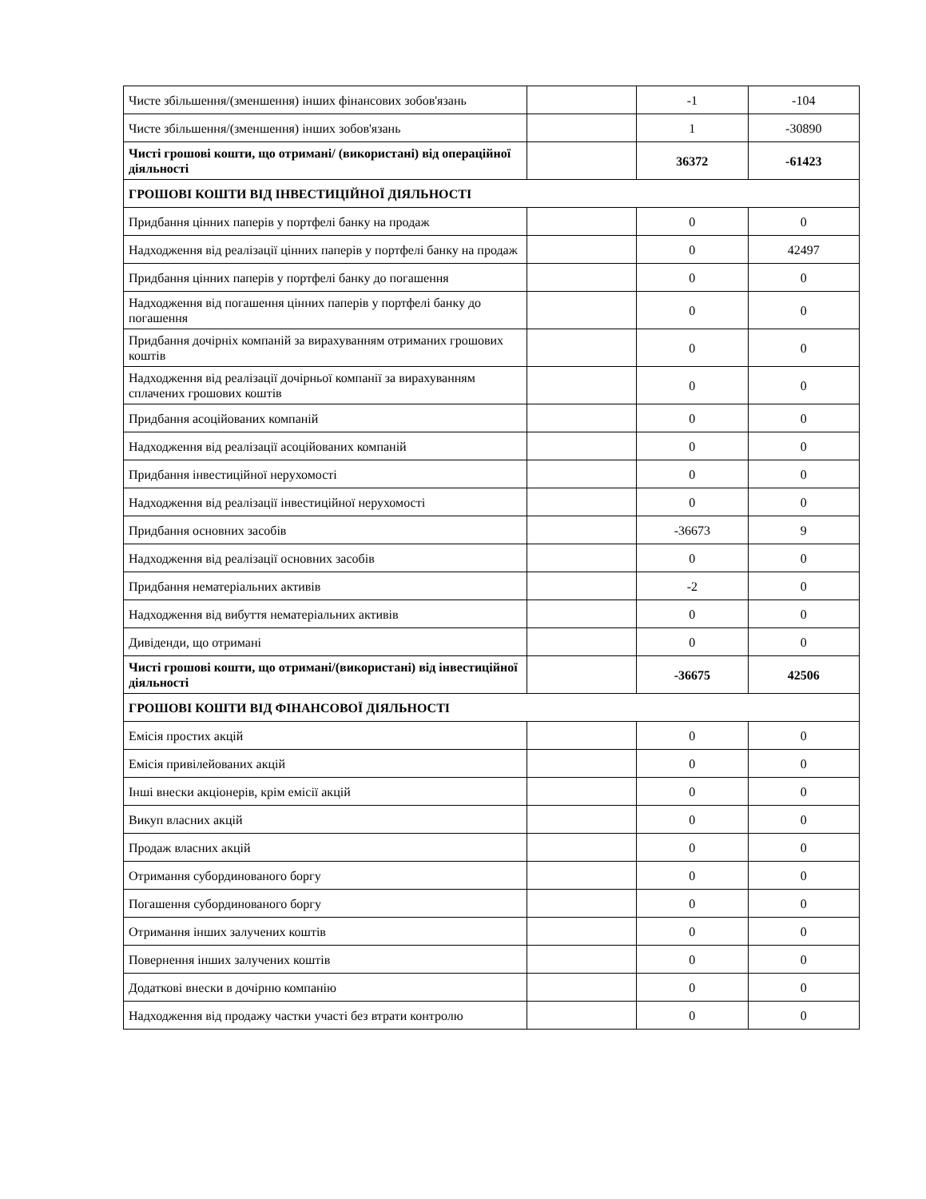| Чисте збільшення/(зменшення) інших фінансових зобов'язань | | -1 | -104 |
| Чисте збільшення/(зменшення) інших зобов'язань | | 1 | -30890 |
| Чисті грошові кошти, що отримані/ (використані) від операційної діяльності | | 36372 | -61423 |
| ГРОШОВІ КОШТИ ВІД ІНВЕСТИЦІЙНОЇ ДІЯЛЬНОСТІ | | | |
| Придбання цінних паперів у портфелі банку на продаж | | 0 | 0 |
| Надходження від реалізації цінних паперів у портфелі банку на продаж | | 0 | 42497 |
| Придбання цінних паперів у портфелі банку до погашення | | 0 | 0 |
| Надходження від погашення цінних паперів у портфелі банку до погашення | | 0 | 0 |
| Придбання дочірніх компаній за вирахуванням отриманих грошових коштів | | 0 | 0 |
| Надходження від реалізації дочірньої компанії за вирахуванням сплачених грошових коштів | | 0 | 0 |
| Придбання асоційованих компаній | | 0 | 0 |
| Надходження від реалізації асоційованих компаній | | 0 | 0 |
| Придбання інвестиційної нерухомості | | 0 | 0 |
| Надходження від реалізації інвестиційної нерухомості | | 0 | 0 |
| Придбання основних засобів | | -36673 | 9 |
| Надходження від реалізації основних засобів | | 0 | 0 |
| Придбання нематеріальних активів | | -2 | 0 |
| Надходження від вибуття нематеріальних активів | | 0 | 0 |
| Дивіденди, що отримані | | 0 | 0 |
| Чисті грошові кошти, що отримані/(використані) від інвестиційної діяльності | | -36675 | 42506 |
| ГРОШОВІ КОШТИ ВІД ФІНАНСОВОЇ ДІЯЛЬНОСТІ | | | |
| Емісія простих акцій | | 0 | 0 |
| Емісія привілейованих акцій | | 0 | 0 |
| Інші внески акціонерів, крім емісії акцій | | 0 | 0 |
| Викуп власних акцій | | 0 | 0 |
| Продаж власних акцій | | 0 | 0 |
| Отримання субординованого боргу | | 0 | 0 |
| Погашення субординованого боргу | | 0 | 0 |
| Отримання інших залучених коштів | | 0 | 0 |
| Повернення інших залучених коштів | | 0 | 0 |
| Додаткові внески в дочірню компанію | | 0 | 0 |
| Надходження від продажу частки участі без втрати контролю | | 0 | 0 |